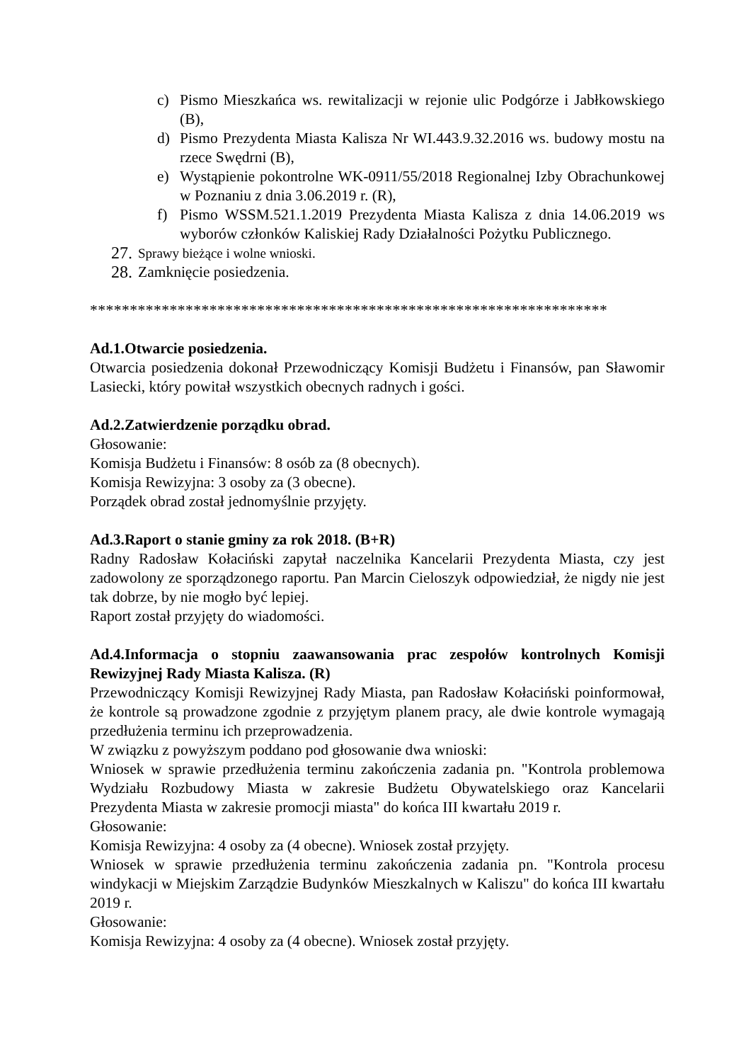c) Pismo Mieszkańca ws. rewitalizacji w rejonie ulic Podgórze i Jabłkowskiego (B),
d) Pismo Prezydenta Miasta Kalisza Nr WI.443.9.32.2016 ws. budowy mostu na rzece Swędrni (B),
e) Wystąpienie pokontrolne WK-0911/55/2018 Regionalnej Izby Obrachunkowej w Poznaniu z dnia 3.06.2019 r. (R),
f) Pismo WSSM.521.1.2019 Prezydenta Miasta Kalisza z dnia 14.06.2019 ws wyborów członków Kaliskiej Rady Działalności Pożytku Publicznego.
27. Sprawy bieżące i wolne wnioski.
28. Zamknięcie posiedzenia.
*****************************************************************
Ad.1.Otwarcie posiedzenia.
Otwarcia posiedzenia dokonał Przewodniczący Komisji Budżetu i Finansów, pan Sławomir Lasiecki, który powitał wszystkich obecnych radnych i gości.
Ad.2.Zatwierdzenie porządku obrad.
Głosowanie:
Komisja Budżetu i Finansów: 8 osób za (8 obecnych).
Komisja Rewizyjna: 3 osoby za (3 obecne).
Porządek obrad został jednomyślnie przyjęty.
Ad.3.Raport o stanie gminy za rok 2018. (B+R)
Radny Radosław Kołaciński zapytał naczelnika Kancelarii Prezydenta Miasta, czy jest zadowolony ze sporządzonego raportu. Pan Marcin Cieloszyk odpowiedział, że nigdy nie jest tak dobrze, by nie mogło być lepiej.
Raport został przyjęty do wiadomości.
Ad.4.Informacja o stopniu zaawansowania prac zespołów kontrolnych Komisji Rewizyjnej Rady Miasta Kalisza. (R)
Przewodniczący Komisji Rewizyjnej Rady Miasta, pan Radosław Kołaciński poinformował, że kontrole są prowadzone zgodnie z przyjętym planem pracy, ale dwie kontrole wymagają przedłużenia terminu ich przeprowadzenia.
W związku z powyższym poddano pod głosowanie dwa wnioski:
Wniosek w sprawie przedłużenia terminu zakończenia zadania pn. "Kontrola problemowa Wydziału Rozbudowy Miasta w zakresie Budżetu Obywatelskiego oraz Kancelarii Prezydenta Miasta w zakresie promocji miasta" do końca III kwartału 2019 r.
Głosowanie:
Komisja Rewizyjna: 4 osoby za (4 obecne). Wniosek został przyjęty.
Wniosek w sprawie przedłużenia terminu zakończenia zadania pn. "Kontrola procesu windykacji w Miejskim Zarządzie Budynków Mieszkalnych w Kaliszu" do końca III kwartału 2019 r.
Głosowanie:
Komisja Rewizyjna: 4 osoby za (4 obecne). Wniosek został przyjęty.